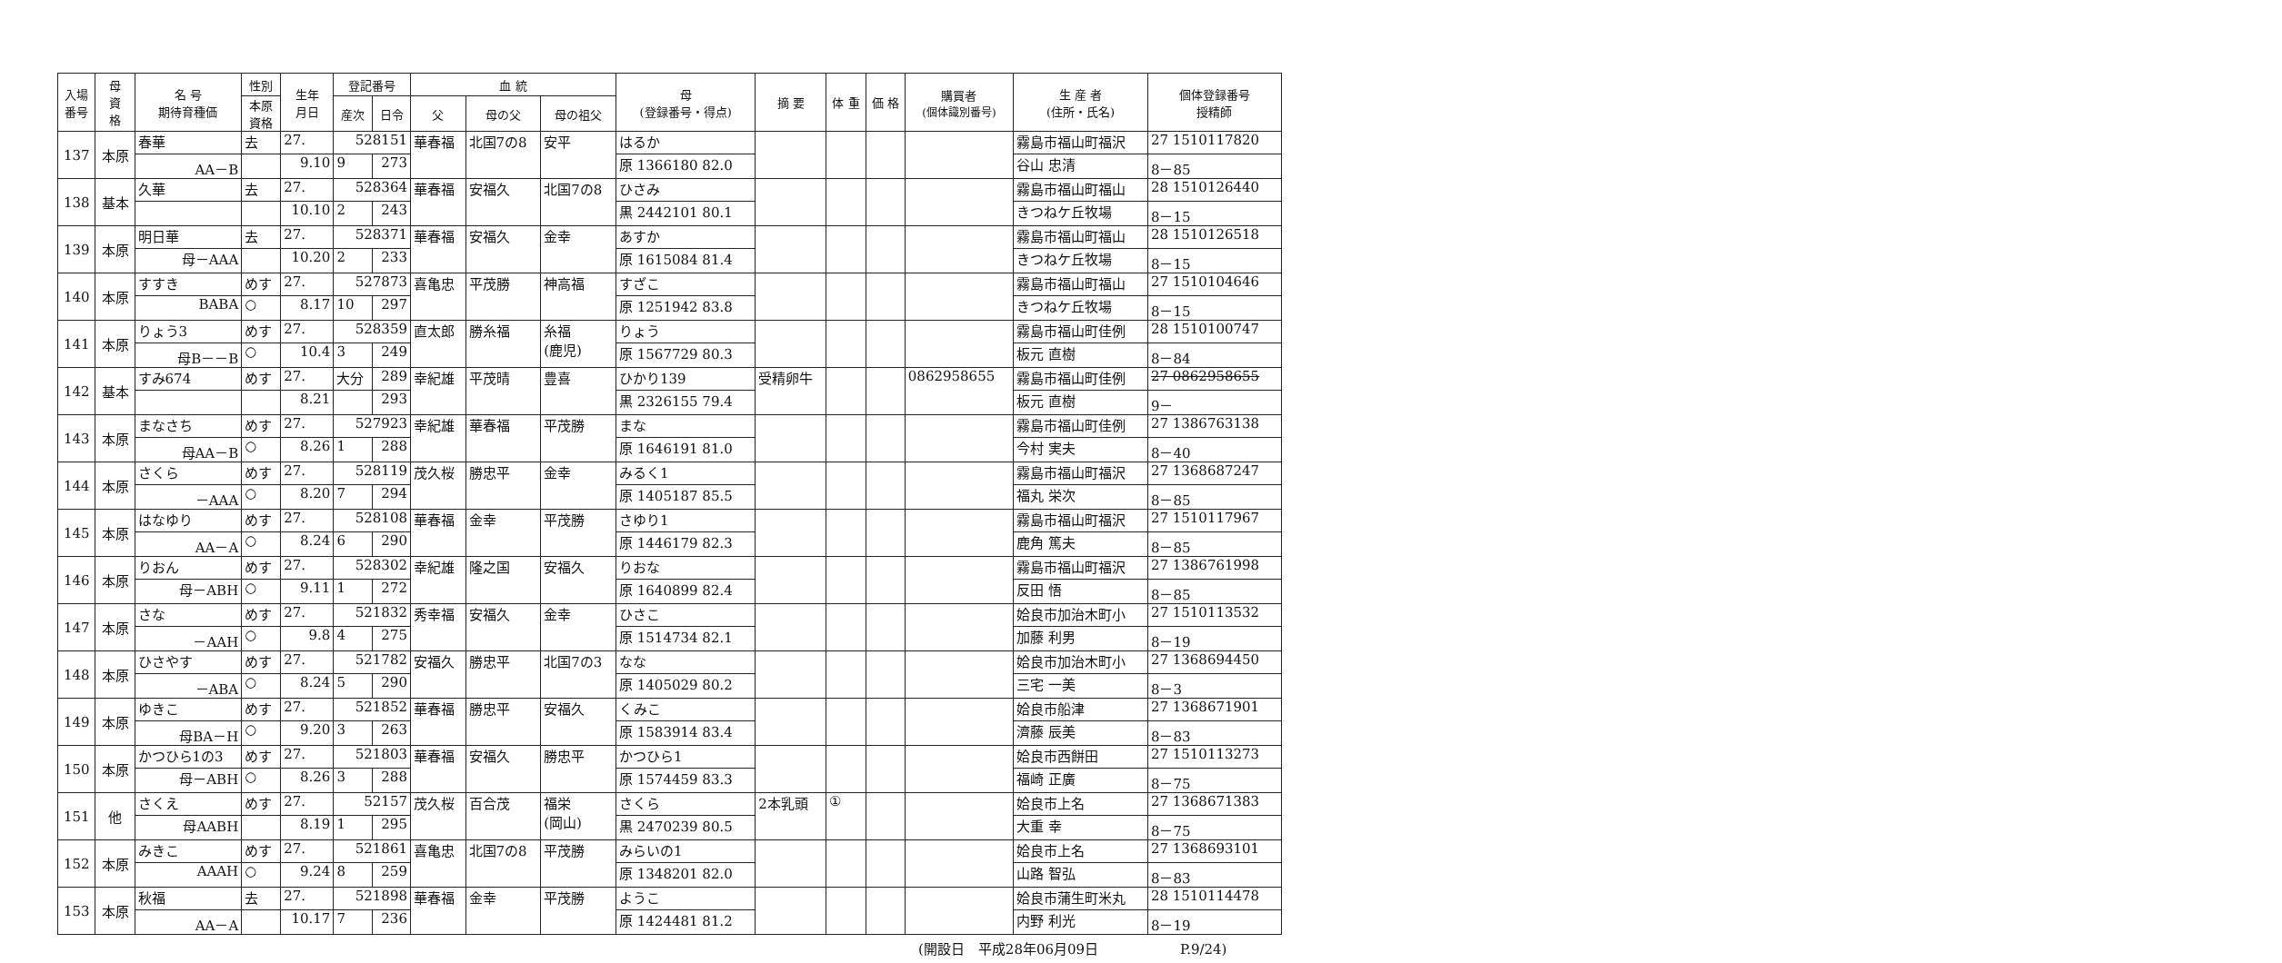| 入場 番号 | 母 資 格 | 名 号 期待育種価 | 性別 | 生年 月日 | 登記番号 | | 血 統 | | | 母 (登録番号・得点) | 摘 要 | 体 重 | 価 格 | 購買者 (個体識別番号) | 生 産 者 (住所・氏名) | 個体登録番号 授精師 |
| --- | --- | --- | --- | --- | --- | --- | --- | --- | --- | --- | --- | --- | --- | --- | --- | --- |
| | | | 本原 資格 | | 産次 | 日令 | 父 | 母の父 | 母の祖父 | | | | | | | |
| 137 | 本原 | 春華 | 去 | 27. | 528151 | | 華春福 | 北国7の8 | 安平 | はるか | | | | | 霧島市福山町福沢 | 27 1510117820 |
| | | AA－B | | 9.10 | 9 | 273 | | | | 原 1366180 82.0 | | | | | 谷山 忠清 | 8－85 |
| 138 | 基本 | 久華 | 去 | 27. | 528364 | | 華春福 | 安福久 | 北国7の8 | ひさみ | | | | | 霧島市福山町福山 | 28 1510126440 |
| | | | | 10.10 | 2 | 243 | | | | 黒 2442101 80.1 | | | | | きつねケ丘牧場 | 8－15 |
| 139 | 本原 | 明日華 | 去 | 27. | 528371 | | 華春福 | 安福久 | 金幸 | あすか | | | | | 霧島市福山町福山 | 28 1510126518 |
| | | 母－AAA | | 10.20 | 2 | 233 | | | | 原 1615084 81.4 | | | | | きつねケ丘牧場 | 8－15 |
| 140 | 本原 | すすき | めす | 27. | 527873 | | 喜亀忠 | 平茂勝 | 神高福 | すざこ | | | | | 霧島市福山町福山 | 27 1510104646 |
| | | BABA | ○ | 8.17 | 10 | 297 | | | | 原 1251942 83.8 | | | | | きつねケ丘牧場 | 8－15 |
| 141 | 本原 | りょう3 | めす | 27. | 528359 | | 直太郎 | 勝糸福 | 糸福 (鹿児) | りょう | | | | | 霧島市福山町佳例 | 28 1510100747 |
| | | 母B－－B | ○ | 10.4 | 3 | 249 | | | | 原 1567729 80.3 | | | | | 板元 直樹 | 8－84 |
| 142 | 基本 | すみ674 | めす | 27. | 大分 | 289 | 幸紀雄 | 平茂晴 | 豊喜 | ひかり139 | 受精卵牛 | | | 0862958655 | 霧島市福山町佳例 | 27 0862958655 |
| | | | | 8.21 | | 293 | | | | 黒 2326155 79.4 | | | | | 板元 直樹 | 9－ |
| 143 | 本原 | まなさち | めす | 27. | 527923 | | 幸紀雄 | 華春福 | 平茂勝 | まな | | | | | 霧島市福山町佳例 | 27 1386763138 |
| | | 母AA－B | ○ | 8.26 | 1 | 288 | | | | 原 1646191 81.0 | | | | | 今村 実夫 | 8－40 |
| 144 | 本原 | さくら | めす | 27. | 528119 | | 茂久桜 | 勝忠平 | 金幸 | みるく1 | | | | | 霧島市福山町福沢 | 27 1368687247 |
| | | －AAA | ○ | 8.20 | 7 | 294 | | | | 原 1405187 85.5 | | | | | 福丸 栄次 | 8－85 |
| 145 | 本原 | はなゆり | めす | 27. | 528108 | | 華春福 | 金幸 | 平茂勝 | さゆり1 | | | | | 霧島市福山町福沢 | 27 1510117967 |
| | | AA－A | ○ | 8.24 | 6 | 290 | | | | 原 1446179 82.3 | | | | | 鹿角 篤夫 | 8－85 |
| 146 | 本原 | りおん | めす | 27. | 528302 | | 幸紀雄 | 隆之国 | 安福久 | りおな | | | | | 霧島市福山町福沢 | 27 1386761998 |
| | | 母－ABH | ○ | 9.11 | 1 | 272 | | | | 原 1640899 82.4 | | | | | 反田 悟 | 8－85 |
| 147 | 本原 | さな | めす | 27. | 521832 | | 秀幸福 | 安福久 | 金幸 | ひさこ | | | | | 姶良市加治木町小 | 27 1510113532 |
| | | －AAH | ○ | 9.8 | 4 | 275 | | | | 原 1514734 82.1 | | | | | 加藤 利男 | 8－19 |
| 148 | 本原 | ひさやす | めす | 27. | 521782 | | 安福久 | 勝忠平 | 北国7の3 | なな | | | | | 姶良市加治木町小 | 27 1368694450 |
| | | －ABA | ○ | 8.24 | 5 | 290 | | | | 原 1405029 80.2 | | | | | 三宅 一美 | 8－3 |
| 149 | 本原 | ゆきこ | めす | 27. | 521852 | | 華春福 | 勝忠平 | 安福久 | くみこ | | | | | 姶良市船津 | 27 1368671901 |
| | | 母BA－H | ○ | 9.20 | 3 | 263 | | | | 原 1583914 83.4 | | | | | 濟藤 辰美 | 8－83 |
| 150 | 本原 | かつひら1の3 | めす | 27. | 521803 | | 華春福 | 安福久 | 勝忠平 | かつひら1 | | | | | 姶良市西餅田 | 27 1510113273 |
| | | 母－ABH | ○ | 8.26 | 3 | 288 | | | | 原 1574459 83.3 | | | | | 福崎 正廣 | 8－75 |
| 151 | 他 | さくえ | めす | 27. | 52157 | | 茂久桜 | 百合茂 | 福栄 (岡山) | さくら | 2本乳頭 | ① | | | 姶良市上名 | 27 1368671383 |
| | | 母AABH | | 8.19 | 1 | 295 | | | | 黒 2470239 80.5 | | | | | 大重 幸 | 8－75 |
| 152 | 本原 | みきこ | めす | 27. | 521861 | | 喜亀忠 | 北国7の8 | 平茂勝 | みらいの1 | | | | | 姶良市上名 | 27 1368693101 |
| | | AAAH | ○ | 9.24 | 8 | 259 | | | | 原 1348201 82.0 | | | | | 山路 智弘 | 8－83 |
| 153 | 本原 | 秋福 | 去 | 27. | 521898 | | 華春福 | 金幸 | 平茂勝 | ようこ | | | | | 姶良市蒲生町米丸 | 28 1510114478 |
| | | AA－A | | 10.17 | 7 | 236 | | | | 原 1424481 81.2 | | | | | 内野 利光 | 8－19 |
(開設日　平成28年06月09日　　　　　　P.9/24)